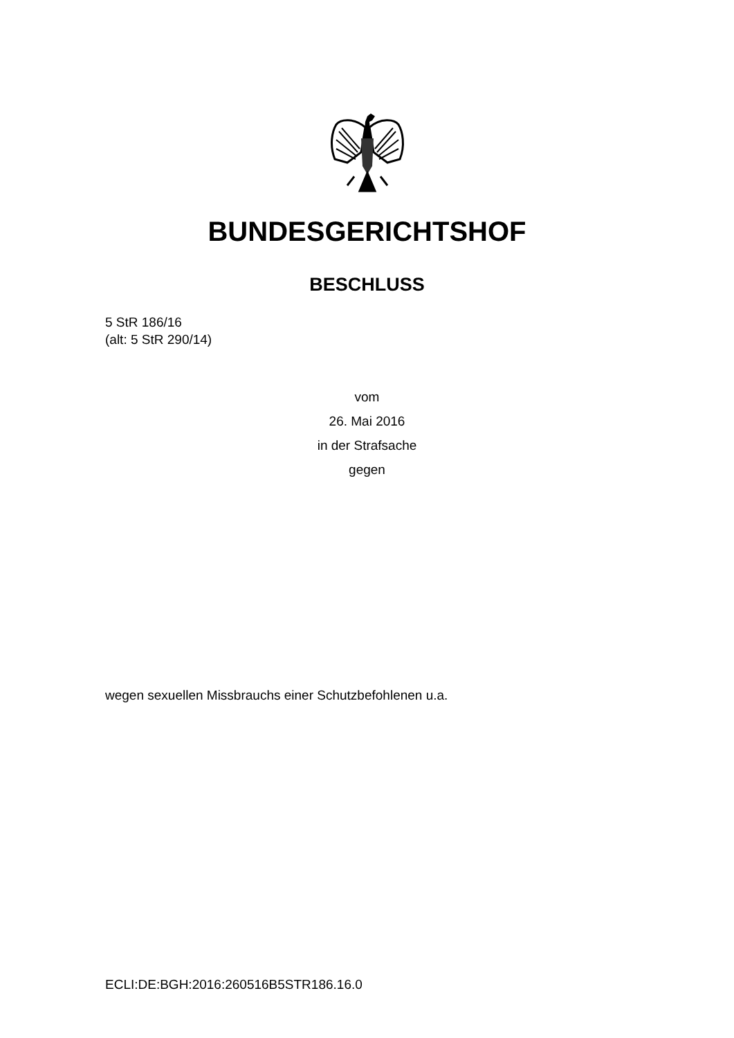BUNDESGERICHTSHOF
BESCHLUSS
5 StR 186/16
(alt: 5 StR 290/14)
vom
26. Mai 2016
in der Strafsache
gegen
wegen sexuellen Missbrauchs einer Schutzbefohlenen u.a.
ECLI:DE:BGH:2016:260516B5STR186.16.0